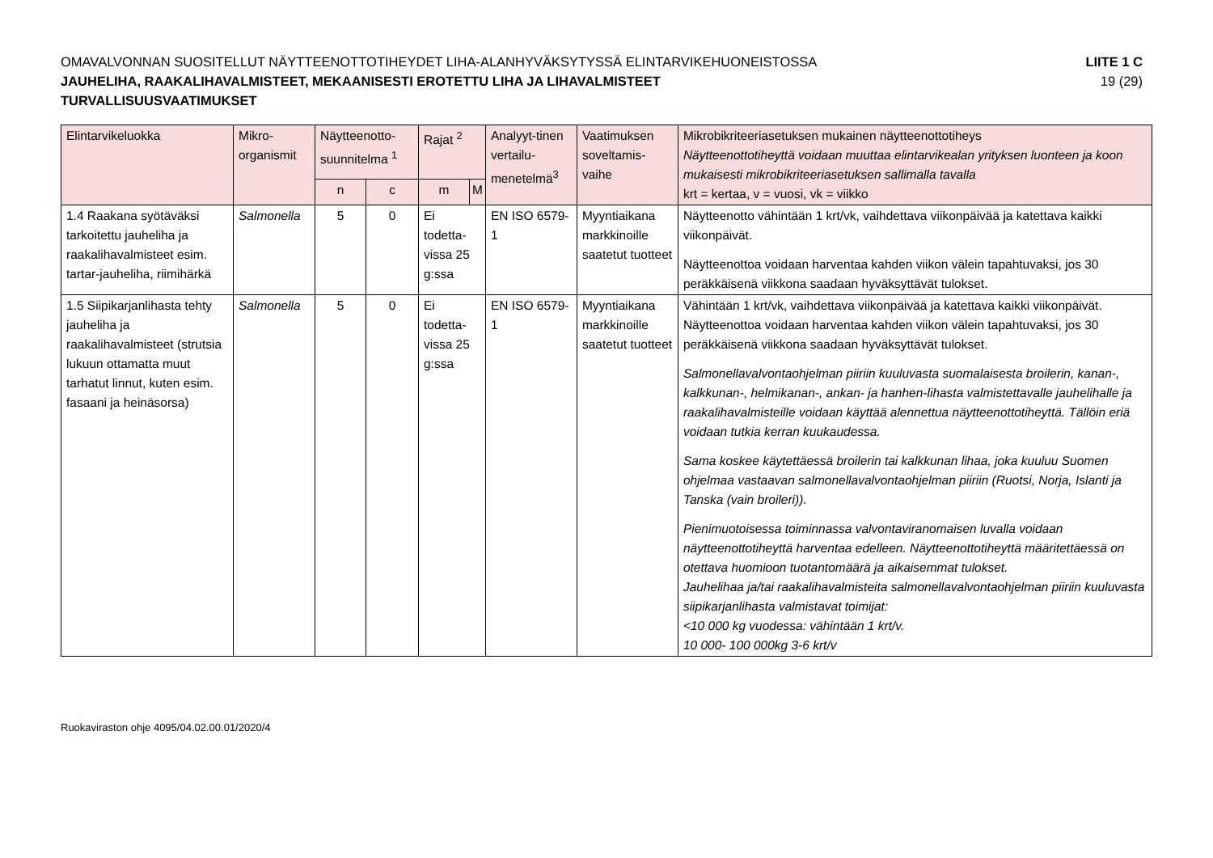OMAVALVONNAN SUOSITELLUT NÄYTTEENOTTOTIHEYDET LIHA-ALANHYVÄKSYTYSSÄ ELINTARVIKEHUONEISTOSSA
JAUHELIHA, RAAKALIHAVALMISTEET, MEKAANISESTI EROTETTU LIHA JA LIHAVALMISTEET
TURVALLISUUSVAATIMUKSET
LIITE 1 C
19 (29)
| Elintarvikeluokka | Mikro-organismit | Näytteenotto-suunnitelma <sup>1</sup> | | Rajat <sup>2</sup> | | Analyyt-tinen vertailu-menetelmä<sup>3</sup> | Vaatimuksen soveltamis-vaihe | Mikrobikriteeriasetuksen mukainen näytteenottotiheys Näytteenottotiheyttä voidaan muuttaa elintarvikealan yrityksen luonteen ja koon mukaisesti mikrobikriteeriasetuksen sallimalla tavalla krt = kertaa, v = vuosi, vk = viikko |
| --- | --- | --- | --- | --- | --- | --- | --- | --- |
| | | n | c | m | M | | | |
| 1.4 Raakana syötäväksi tarkoitettu jauheliha ja raakalihavalmisteet esim. tartar-jauheliha, riimihärkä | Salmonella | 5 | 0 | Ei todetta-vissa 25 g:ssa | | EN ISO 6579-1 | Myyntiaikana markkinoille saatetut tuotteet | Näytteenotto vähintään 1 krt/vk, vaihdettava viikonpäivää ja katettava kaikki viikonpäivät. Näytteenottoa voidaan harventaa kahden viikon välein tapahtuvaksi, jos 30 peräkkäisenä viikkona saadaan hyväksyttävät tulokset. |
| 1.5 Siipikarjanlihasta tehty jauheliha ja raakalihavalmisteet (strutsia lukuun ottamatta muut tarhatut linnut, kuten esim. fasaani ja heinäsorsa) | Salmonella | 5 | 0 | Ei todetta-vissa 25 g:ssa | | EN ISO 6579-1 | Myyntiaikana markkinoille saatetut tuotteet | Vähintään 1 krt/vk, vaihdettava viikonpäivää ja katettava kaikki viikonpäivät. Näytteenottoa voidaan harventaa kahden viikon välein tapahtuvaksi, jos 30 peräkkäisenä viikkona saadaan hyväksyttävät tulokset. Salmonellavalvontaohjelman piiriin kuuluvasta suomalaisesta broilerin, kanan-, kalkkunan-, helmikanan-, ankan- ja hanhen-lihasta valmistettavalle jauhelihalle ja raakalihavalmisteille voidaan käyttää alennettua näytteenottotiheyttä. Tällöin eriä voidaan tutkia kerran kuukaudessa. Sama koskee käytettäessä broilerin tai kalkkunan lihaa, joka kuuluu Suomen ohjelmaa vastaavan salmonellavalvontaohjelman piiriin (Ruotsi, Norja, Islanti ja Tanska (vain broileri)). Pienimuotoisessa toiminnassa valvontaviranomaisen luvalla voidaan näytteenottotiheyttä harventaa edelleen. Näytteenottotiheyttä määritettäessä on otettava huomioon tuotantomäärä ja aikaisemmat tulokset. Jauhelihaa ja/tai raakalihavalmisteita salmonellavalvontaohjelman piiriin kuuluvasta siipikarjanlihasta valmistavat toimijat: <10 000 kg vuodessa: vähintään 1 krt/v. 10 000- 100 000kg 3-6 krt/v |
Ruokaviraston ohje 4095/04.02.00.01/2020/4